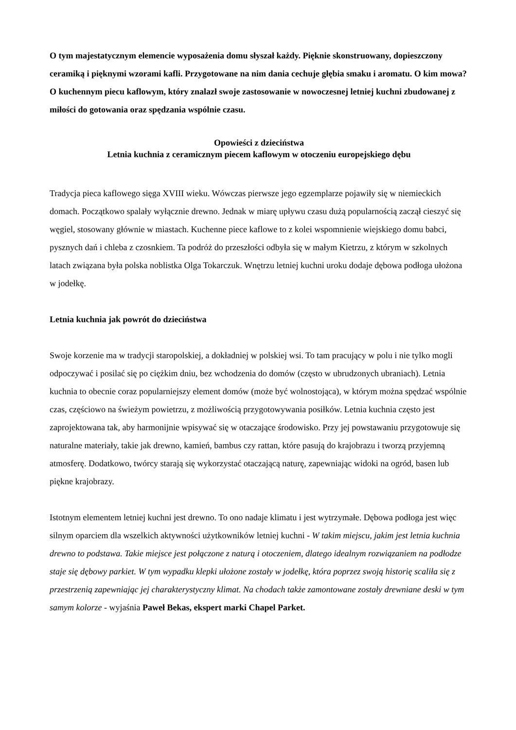O tym majestatycznym elemencie wyposażenia domu słyszał każdy. Pięknie skonstruowany, dopieszczony ceramiką i pięknymi wzorami kafli. Przygotowane na nim dania cechuje głębia smaku i aromatu. O kim mowa? O kuchennym piecu kaflowym, który znalazł swoje zastosowanie w nowoczesnej letniej kuchni zbudowanej z miłości do gotowania oraz spędzania wspólnie czasu.
Opowieści z dzieciństwa
Letnia kuchnia z ceramicznym piecem kaflowym w otoczeniu europejskiego dębu
Tradycja pieca kaflowego sięga XVIII wieku. Wówczas pierwsze jego egzemplarze pojawiły się w niemieckich domach. Początkowo spalały wyłącznie drewno. Jednak w miarę upływu czasu dużą popularnością zaczął cieszyć się węgiel, stosowany głównie w miastach. Kuchenne piece kaflowe to z kolei wspomnienie wiejskiego domu babci, pysznych dań i chleba z czosnkiem. Ta podróż do przeszłości odbyła się w małym Kietrzu, z którym w szkolnych latach związana była polska noblistka Olga Tokarczuk. Wnętrzu letniej kuchni uroku dodaje dębowa podłoga ułożona w jodełkę.
Letnia kuchnia jak powrót do dzieciństwa
Swoje korzenie ma w tradycji staropolskiej, a dokładniej w polskiej wsi. To tam pracujący w polu i nie tylko mogli odpoczywać i posilać się po ciężkim dniu, bez wchodzenia do domów (często w ubrudzonych ubraniach). Letnia kuchnia to obecnie coraz popularniejszy element domów (może być wolnostojąca), w którym można spędzać wspólnie czas, częściowo na świeżym powietrzu, z możliwością przygotowywania posiłków. Letnia kuchnia często jest zaprojektowana tak, aby harmonijnie wpisywać się w otaczające środowisko. Przy jej powstawaniu przygotowuje się naturalne materiały, takie jak drewno, kamień, bambus czy rattan, które pasują do krajobrazu i tworzą przyjemną atmosferę. Dodatkowo, twórcy starają się wykorzystać otaczającą naturę, zapewniając widoki na ogród, basen lub piękne krajobrazy.
Istotnym elementem letniej kuchni jest drewno. To ono nadaje klimatu i jest wytrzymałe. Dębowa podłoga jest więc silnym oparciem dla wszelkich aktywności użytkowników letniej kuchni - W takim miejscu, jakim jest letnia kuchnia drewno to podstawa. Takie miejsce jest połączone z naturą i otoczeniem, dlatego idealnym rozwiązaniem na podłodze staje się dębowy parkiet. W tym wypadku klepki ułożone zostały w jodełkę, która poprzez swoją historię scaliła się z przestrzenią zapewniając jej charakterystyczny klimat. Na chodach także zamontowane zostały drewniane deski w tym samym kolorze - wyjaśnia Paweł Bekas, ekspert marki Chapel Parket.